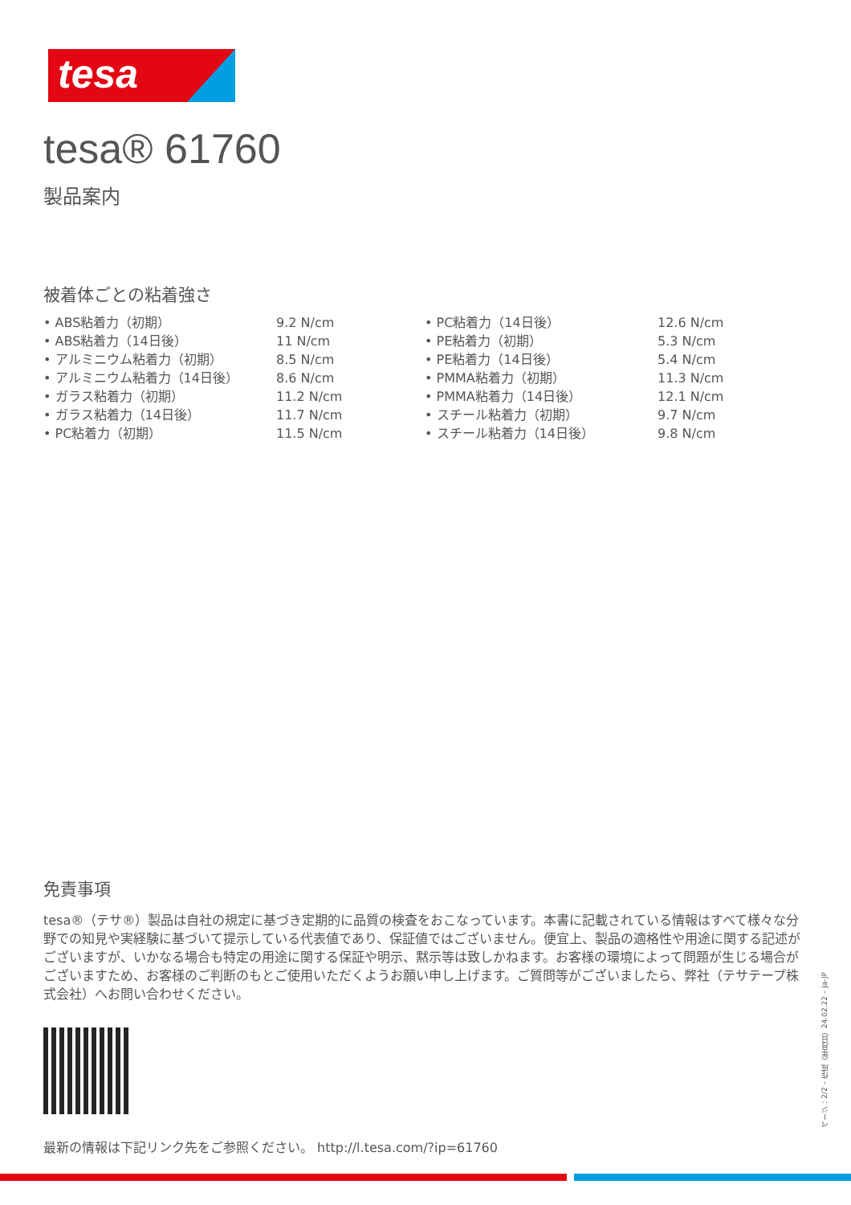tesa
tesa® 61760
製品案内
被着体ごとの粘着強さ
• ABS粘着力（初期） 9.2 N/cm
• ABS粘着力（14日後） 11 N/cm
• アルミニウム粘着力（初期） 8.5 N/cm
• アルミニウム粘着力（14日後） 8.6 N/cm
• ガラス粘着力（初期） 11.2 N/cm
• ガラス粘着力（14日後） 11.7 N/cm
• PC粘着力（初期） 11.5 N/cm
• PC粘着力（14日後） 12.6 N/cm
• PE粘着力（初期） 5.3 N/cm
• PE粘着力（14日後） 5.4 N/cm
• PMMA粘着力（初期） 11.3 N/cm
• PMMA粘着力（14日後） 12.1 N/cm
• スチール粘着力（初期） 9.7 N/cm
• スチール粘着力（14日後） 9.8 N/cm
免責事項
tesa®（テサ®）製品は自社の規定に基づき定期的に品質の検査をおこなっています。本書に記載されている情報はすべて様々な分野での知見や実経験に基づいて提示している代表値であり、保証値ではございません。便宜上、製品の適格性や用途に関する記述がございますが、いかなる場合も特定の用途に関する保証や明示、黙示等は致しかねます。お客様の環境によって問題が生じる場合がございますため、お客様のご判断のもとご使用いただくようお願い申し上げます。ご質問等がございましたら、弊社（テサテープ株式会社）へお問い合わせください。
最新の情報は下記リンク先をご参照ください。 http://l.tesa.com/?ip=61760
ページ：2/2 – 作成（年月日）24.02.22 – ja-JP